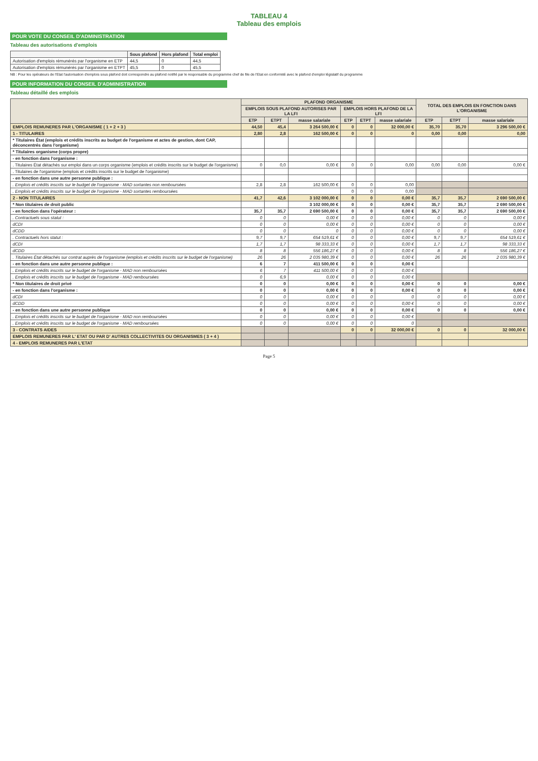TABLEAU 4
Tableau des emplois
POUR VOTE DU CONSEIL D'ADMINISTRATION
Tableau des autorisations d'emplois
| | Sous plafond | Hors plafond | Total emploi |
| --- | --- | --- | --- |
| Autorisation d'emplois rémunérés par l'organisme en ETP | 44,5 | 0 | 44,5 |
| Autorisation d'emplois rémunérés par l'organisme en ETPT | 45,5 | 0 | 45,5 |
NB : Pour les opérateurs de l'Etat l'autorisation d'emplois sous plafond doit correspondre au plafond notifié par le responsable du programme chef de file de l'Etat en conformité avec le plafond d'emploi législatif du programme
POUR INFORMATION DU CONSEIL D'ADMINISTRATION
Tableau détaillé des emplois
| | PLAFOND ORGANISME | | | | | | TOTAL DES EMPLOIS EN FONCTION DANS L'ORGANISME | | |
| --- | --- | --- | --- | --- | --- | --- | --- | --- | --- |
| | EMPLOIS SOUS PLAFOND AUTORISES PAR LA LFI | | | EMPLOIS HORS PLAFOND DE LA LFI | | | | | |
| | ETP | ETPT | masse salariale | ETP | ETPT | masse salariale | ETP | ETPT | masse salariale |
| EMPLOIS REMUNERES PAR L'ORGANISME ( 1 + 2 + 3 ) | 44,50 | 45,4 | 3 264 500,00 € | 0 | 0 | 32 000,00 € | 35,70 | 35,70 | 3 296 500,00 € |
| 1 - TITULAIRES | 2,80 | 2,8 | 162 500,00 € | 0 | 0 | 0 | 0,00 | 0,00 | 0,00 |
| * Titulaires État (emplois et crédits inscrits au budget de l'organisme et actes de gestion, dont CAP, déconcentrés dans l'organisme) | | | | | | | | | |
| * Titulaires organisme (corps propre) | | | | | | | | | |
| - en fonction dans l'organisme : | | | | | | | | | |
| . Titulaires État détachés sur emploi dans un corps organisme (emplois et crédits inscrits sur le budget de l'organisme) | 0 | 0,0 | 0,00 € | 0 | 0 | 0,00 | 0,00 | 0,00 | 0,00 € |
| . Titulaires de l'organisme (emplois et crédits inscrits sur le budget de l'organisme) | | | | | | | | | |
| - en fonction dans une autre personne publique : | | | | | | | | | |
| . Emplois et crédits inscrits sur le budget de l'organisme - MAD sortantes non remboursées | 2,8 | 2,8 | 162 500,00 € | 0 | 0 | 0,00 | | | |
| . Emplois et crédits inscrits sur le budget de l'organisme - MAD sortantes remboursées | | | | 0 | 0 | 0,00 | | | |
| 2 - NON TITULAIRES | 41,7 | 42,6 | 3 102 000,00 € | 0 | 0 | 0,00 € | 35,7 | 35,7 | 2 690 500,00 € |
| * Non titulaires de droit public | | | 3 102 000,00 € | 0 | 0 | 0,00 € | 35,7 | 35,7 | 2 690 500,00 € |
| - en fonction dans l'opérateur : | 35,7 | 35,7 | 2 690 500,00 € | 0 | 0 | 0,00 € | 35,7 | 35,7 | 2 690 500,00 € |
| . Contractuels sous statut : | 0 | 0 | 0,00 € | 0 | 0 | 0,00 € | 0 | 0 | 0,00 € |
| dCDI | 0 | 0 | 0,00 € | 0 | 0 | 0,00 € | 0 | 0 | 0,00 € |
| dCDD | 0 | 0 | 0 | 0 | 0 | 0,00 € | 0 | 0 | 0,00 € |
| . Contractuels hors statut : | 9,7 | 9,7 | 654 519,61 € | 0 | 0 | 0,00 € | 9,7 | 9,7 | 654 519,61 € |
| dCDI | 1,7 | 1,7 | 98 333,33 € | 0 | 0 | 0,00 € | 1,7 | 1,7 | 98 333,33 € |
| dCDD | 8 | 8 | 556 186,27 € | 0 | 0 | 0,00 € | 8 | 8 | 556 186,27 € |
| . Titulaires État détachés sur contrat auprès de l'organisme (emplois et crédits inscrits sur le budget de l'organisme) | 26 | 26 | 2 035 980,39 € | 0 | 0 | 0,00 € | 26 | 26 | 2 035 980,39 € |
| - en fonction dans une autre personne publique : | 6 | 7 | 411 500,00 € | 0 | 0 | 0,00 € | | | |
| . Emplois et crédits inscrits sur le budget de l'organisme - MAD non remboursées | 6 | 7 | 411 500,00 € | 0 | 0 | 0,00 € | | | |
| . Emplois et crédits inscrits sur le budget de l'organisme - MAD remboursées | 0 | 6,9 | 0,00 € | 0 | 0 | 0,00 € | | | |
| * Non titulaires de droit privé | 0 | 0 | 0,00 € | 0 | 0 | 0,00 € | 0 | 0 | 0,00 € |
| - en fonction dans l'organisme : | 0 | 0 | 0,00 € | 0 | 0 | 0,00 € | 0 | 0 | 0,00 € |
| dCDI | 0 | 0 | 0,00 € | 0 | 0 | 0 | 0 | 0 | 0,00 € |
| dCDD | 0 | 0 | 0,00 € | 0 | 0 | 0,00 € | 0 | 0 | 0,00 € |
| - en fonction dans une autre personne publique | 0 | 0 | 0,00 € | 0 | 0 | 0,00 € | 0 | 0 | 0,00 € |
| . Emplois et crédits inscrits sur le budget de l'organisme - MAD non remboursées | 0 | 0 | 0,00 € | 0 | 0 | 0,00 € | | | |
| . Emplois et crédits inscrits sur le budget de l'organisme - MAD remboursées | 0 | 0 | 0,00 € | 0 | 0 | 0 | | | |
| 3 - CONTRATS AIDES | | | | 0 | 0 | 32 000,00 € | 0 | 0 | 32 000,00 € |
| EMPLOIS REMUNERES PAR L' ETAT OU PAR D' AUTRES COLLECTIVITES OU ORGANISMES ( 3 + 4 ) | | | | | | | | | |
| 4 - EMPLOIS REMUNERES PAR L'ETAT | | | | | | | | | |
Page 5